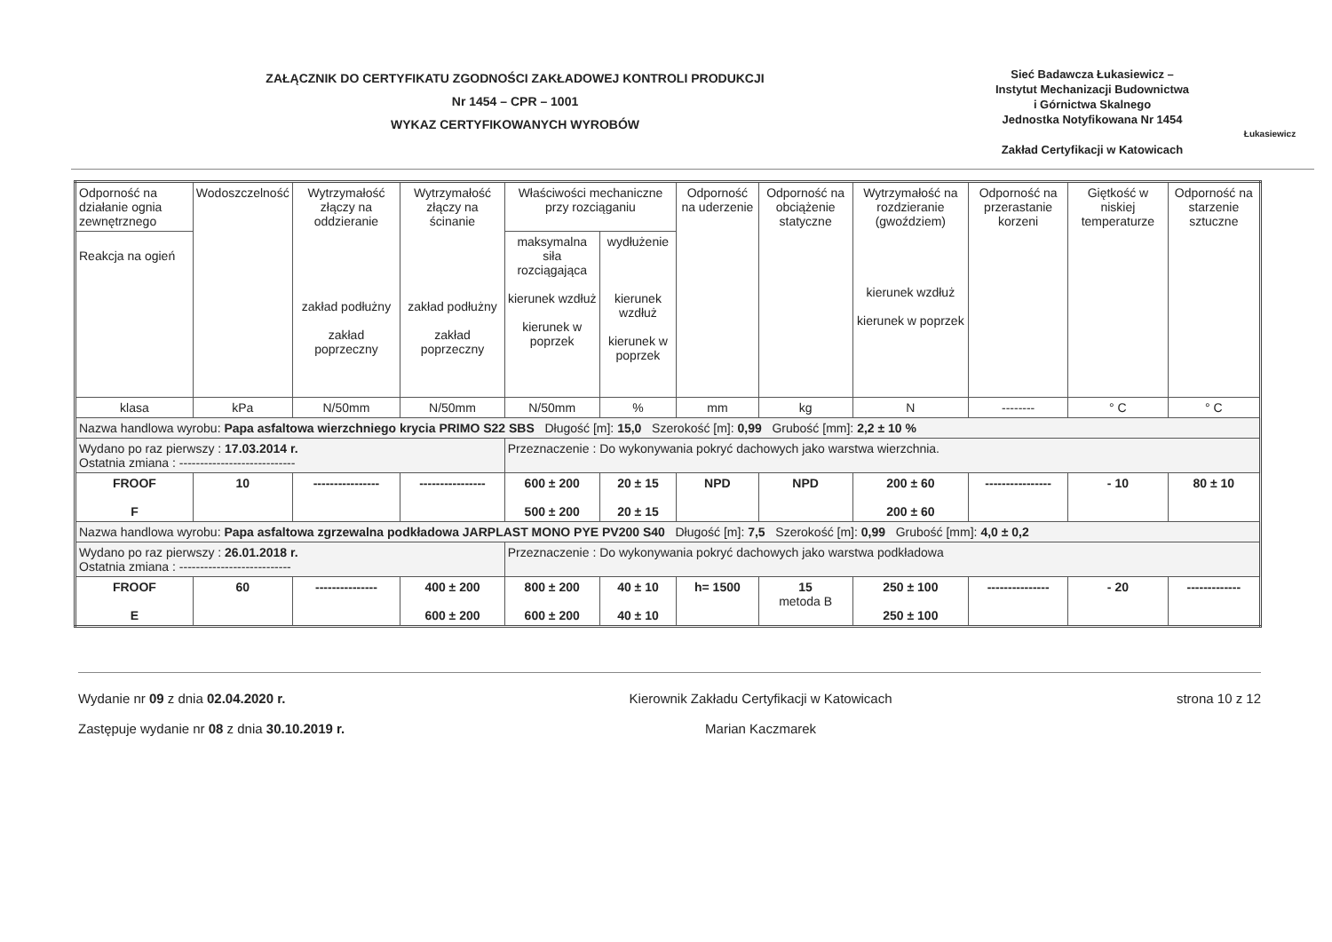ZAŁĄCZNIK DO CERTYFIKATU ZGODNOŚCI ZAKŁADOWEJ KONTROLI PRODUKCJI
Nr 1454 – CPR – 1001
WYKAZ CERTYFIKOWANYCH WYROBÓW
Sieć Badawcza Łukasiewicz –
Instytut Mechanizacji Budownictwa
i Górnictwa Skalnego
Jednostka Notyfikowana Nr 1454
Zakład Certyfikacji w Katowicach
Łukasiewicz
| Odporność na działanie ognia zewnętrznego | Wodoszczelność | Wytrzymałość złączy na oddzieranie zakład podłużny zakład poprzeczny | Wytrzymałość złączy na ścinanie zakład podłużny zakład poprzeczny | Właściwości mechaniczne przy rozciąganiu | | Odporność na uderzenie | Odporność na obciążenie statyczne | Wytrzymałość na rozdzieranie (gwoździem) kierunek wzdłuż kierunek w poprzek | Odporność na przerastanie korzeni | Giętkość w niskiej temperaturze | Odporność na starzenie sztuczne |
| Reakcja na ogień | | | | maksymalna siła rozciągająca kierunek wzdłuż kierunek w poprzek | wydłużenie kierunek wzdłuż kierunek w poprzek | | | | | | |
| klasa | kPa | N/50mm | N/50mm | N/50mm | % | mm | kg | N | -------- | ° C | ° C |
| Nazwa handlowa wyrobu: Papa asfaltowa wierzchniego krycia PRIMO S22 SBS Długość [m]: 15,0 Szerokość [m]: 0,99 Grubość [mm]: 2,2 ± 10 % | | | | | | | | | | | |
| Wydano po raz pierwszy : 17.03.2014 r. Ostatnia zmiana : ---------------------------- | | | | Przeznaczenie : Do wykonywania pokryć dachowych jako warstwa wierzchnia. | | | | | | | |
| FROOF F | 10 | ---------------- | ---------------- | 600 ± 200 500 ± 200 | 20 ± 15 20 ± 15 | NPD | NPD | 200 ± 60 200 ± 60 | ---------------- | - 10 | 80 ± 10 |
| Nazwa handlowa wyrobu: Papa asfaltowa zgrzewalna podkładowa JARPLAST MONO PYE PV200 S40 Długość [m]: 7,5 Szerokość [m]: 0,99 Grubość [mm]: 4,0 ± 0,2 | | | | | | | | | | | |
| Wydano po raz pierwszy : 26.01.2018 r. Ostatnia zmiana : --------------------------- | | | | Przeznaczenie : Do wykonywania pokryć dachowych jako warstwa podkładowa | | | | | | | |
| FROOF E | 60 | --------------- | 400 ± 200 600 ± 200 | 800 ± 200 600 ± 200 | 40 ± 10 40 ± 10 | h= 1500 | 15 metoda B | 250 ± 100 250 ± 100 | --------------- | - 20 | ------------- |
Wydanie nr 09 z dnia 02.04.2020 r.
Zastępuje wydanie nr 08 z dnia 30.10.2019 r.
Kierownik Zakładu Certyfikacji w Katowicach
Marian Kaczmarek
strona 10 z 12